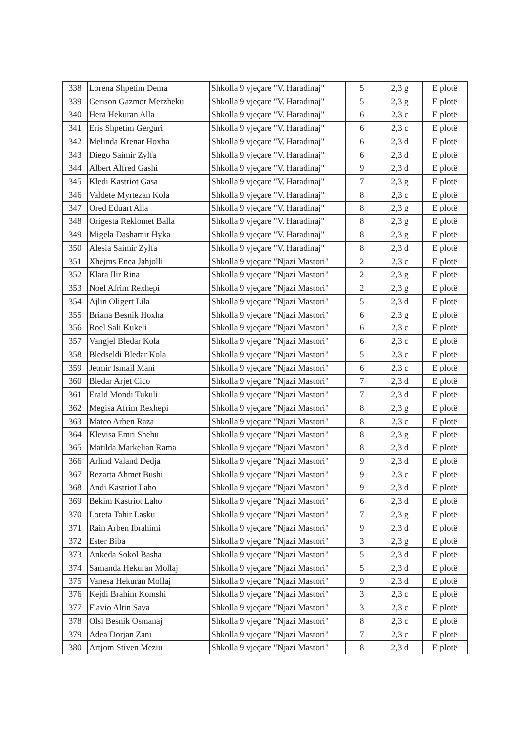| 338 | Lorena Shpetim Dema | Shkolla 9 vjeçare "V. Haradinaj" | 5 | 2,3 g | E plotë |
| 339 | Gerison Gazmor Merzheku | Shkolla 9 vjeçare "V. Haradinaj" | 5 | 2,3 g | E plotë |
| 340 | Hera Hekuran Alla | Shkolla 9 vjeçare "V. Haradinaj" | 6 | 2,3 c | E plotë |
| 341 | Eris Shpetim Gerguri | Shkolla 9 vjeçare "V. Haradinaj" | 6 | 2,3 c | E plotë |
| 342 | Melinda Krenar Hoxha | Shkolla 9 vjeçare "V. Haradinaj" | 6 | 2,3 d | E plotë |
| 343 | Diego Saimir Zylfa | Shkolla 9 vjeçare "V. Haradinaj" | 6 | 2,3 d | E plotë |
| 344 | Albert Alfred Gashi | Shkolla 9 vjeçare "V. Haradinaj" | 9 | 2,3 d | E plotë |
| 345 | Kledi Kastriot Gasa | Shkolla 9 vjeçare "V. Haradinaj" | 7 | 2,3 g | E plotë |
| 346 | Valdete Myrtezan Kola | Shkolla 9 vjeçare "V. Haradinaj" | 8 | 2,3 c | E plotë |
| 347 | Ored Eduart Alla | Shkolla 9 vjeçare "V. Haradinaj" | 8 | 2,3 g | E plotë |
| 348 | Origesta Reklomet Balla | Shkolla 9 vjeçare "V. Haradinaj" | 8 | 2,3 g | E plotë |
| 349 | Migela Dashamir Hyka | Shkolla 9 vjeçare "V. Haradinaj" | 8 | 2,3 g | E plotë |
| 350 | Alesia Saimir Zylfa | Shkolla 9 vjeçare "V. Haradinaj" | 8 | 2,3 d | E plotë |
| 351 | Xhejms Enea Jahjolli | Shkolla 9 vjeçare "Njazi Mastori" | 2 | 2,3 c | E plotë |
| 352 | Klara Ilir Rina | Shkolla 9 vjeçare "Njazi Mastori" | 2 | 2,3 g | E plotë |
| 353 | Noel Afrim Rexhepi | Shkolla 9 vjeçare "Njazi Mastori" | 2 | 2,3 g | E plotë |
| 354 | Ajlin Oligert Lila | Shkolla 9 vjeçare "Njazi Mastori" | 5 | 2,3 d | E plotë |
| 355 | Briana Besnik Hoxha | Shkolla 9 vjeçare "Njazi Mastori" | 6 | 2,3 g | E plotë |
| 356 | Roel Sali Kukeli | Shkolla 9 vjeçare "Njazi Mastori" | 6 | 2,3 c | E plotë |
| 357 | Vangjel Bledar Kola | Shkolla 9 vjeçare "Njazi Mastori" | 6 | 2,3 c | E plotë |
| 358 | Bledseldi Bledar Kola | Shkolla 9 vjeçare "Njazi Mastori" | 5 | 2,3 c | E plotë |
| 359 | Jetmir Ismail Mani | Shkolla 9 vjeçare "Njazi Mastori" | 6 | 2,3 c | E plotë |
| 360 | Bledar Arjet Cico | Shkolla 9 vjeçare "Njazi Mastori" | 7 | 2,3 d | E plotë |
| 361 | Erald Mondi Tukuli | Shkolla 9 vjeçare "Njazi Mastori" | 7 | 2,3 d | E plotë |
| 362 | Megisa Afrim Rexhepi | Shkolla 9 vjeçare "Njazi Mastori" | 8 | 2,3 g | E plotë |
| 363 | Mateo Arben Raza | Shkolla 9 vjeçare "Njazi Mastori" | 8 | 2,3 c | E plotë |
| 364 | Klevisa Emri Shehu | Shkolla 9 vjeçare "Njazi Mastori" | 8 | 2,3 g | E plotë |
| 365 | Matilda Markelian Rama | Shkolla 9 vjeçare "Njazi Mastori" | 8 | 2,3 d | E plotë |
| 366 | Arlind Valand Dedja | Shkolla 9 vjeçare "Njazi Mastori" | 9 | 2,3 d | E plotë |
| 367 | Rezarta Ahmet Bushi | Shkolla 9 vjeçare "Njazi Mastori" | 9 | 2,3 c | E plotë |
| 368 | Andi Kastriot Laho | Shkolla 9 vjeçare "Njazi Mastori" | 9 | 2,3 d | E plotë |
| 369 | Bekim Kastriot Laho | Shkolla 9 vjeçare "Njazi Mastori" | 6 | 2,3 d | E plotë |
| 370 | Loreta Tahir Lasku | Shkolla 9 vjeçare "Njazi Mastori" | 7 | 2,3 g | E plotë |
| 371 | Rain Arben Ibrahimi | Shkolla 9 vjeçare "Njazi Mastori" | 9 | 2,3 d | E plotë |
| 372 | Ester Biba | Shkolla 9 vjeçare "Njazi Mastori" | 3 | 2,3 g | E plotë |
| 373 | Ankeda Sokol Basha | Shkolla 9 vjeçare "Njazi Mastori" | 5 | 2,3 d | E plotë |
| 374 | Samanda Hekuran Mollaj | Shkolla 9 vjeçare "Njazi Mastori" | 5 | 2,3 d | E plotë |
| 375 | Vanesa Hekuran Mollaj | Shkolla 9 vjeçare "Njazi Mastori" | 9 | 2,3 d | E plotë |
| 376 | Kejdi Brahim Komshi | Shkolla 9 vjeçare "Njazi Mastori" | 3 | 2,3 c | E plotë |
| 377 | Flavio Altin Sava | Shkolla 9 vjeçare "Njazi Mastori" | 3 | 2,3 c | E plotë |
| 378 | Olsi Besnik Osmanaj | Shkolla 9 vjeçare "Njazi Mastori" | 8 | 2,3 c | E plotë |
| 379 | Adea Dorjan Zani | Shkolla 9 vjeçare "Njazi Mastori" | 7 | 2,3 c | E plotë |
| 380 | Artjom Stiven Meziu | Shkolla 9 vjeçare "Njazi Mastori" | 8 | 2,3 d | E plotë |